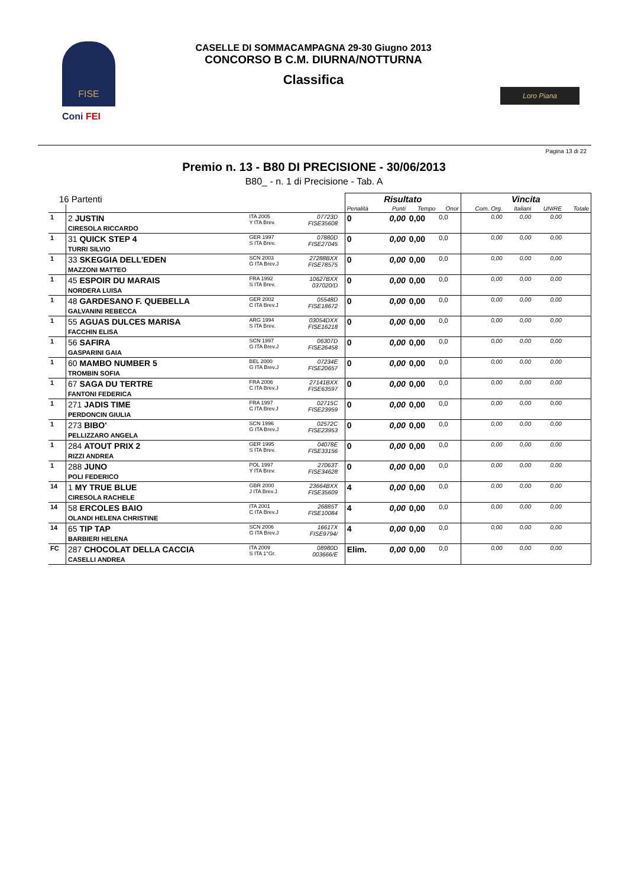FISE
Coni FEI
CASELLE DI SOMMACAMPAGNA 29-30 Giugno 2013
CONCORSO B C.M. DIURNA/NOTTURNA
Classifica
Loro Piana
Pagina 13 di 22
Premio n. 13 - B80 DI PRECISIONE - 30/06/2013
B80_ - n. 1 di Precisione - Tab. A
| 16 Partenti | | | | | Risultato | | | | Vincita | | | |
| --- | --- | --- | --- | --- | --- | --- | --- | --- | --- | --- | --- | --- |
| | | | | | Penalità | Punti | Tempo | Onor | Com. Org. | Italiani | UNIRE | Totale |
| 1 | 2 JUSTIN CIRESOLA RICCARDO | ITA 2005 Y ITA Brev. | 07723D FISE35608 | | 0 | 0,00 | 0,00 | 0,0 | 0,00 | 0,00 | 0,00 | |
| 1 | 31 QUICK STEP 4 TURRI SILVIO | GER 1997 S ITA Brev. | 07880D FISE27045 | | 0 | 0,00 | 0,00 | 0,0 | 0,00 | 0,00 | 0,00 | |
| 1 | 33 SKEGGIA DELL'EDEN MAZZONI MATTEO | SCN 2003 G ITA Brev.J | 27288BXX FISE78575 | | 0 | 0,00 | 0,00 | 0,0 | 0,00 | 0,00 | 0,00 | |
| 1 | 45 ESPOIR DU MARAIS NORDERA LUISA | FRA 1992 S ITA Brev. | 10627BXX 037020/D | | 0 | 0,00 | 0,00 | 0,0 | 0,00 | 0,00 | 0,00 | |
| 1 | 48 GARDESANO F. QUEBELLA GALVANINI REBECCA | GER 2002 C ITA Brev.J | 05548D FISE18672 | | 0 | 0,00 | 0,00 | 0,0 | 0,00 | 0,00 | 0,00 | |
| 1 | 55 AGUAS DULCES MARISA FACCHIN ELISA | ARG 1994 S ITA Brev. | 03054DXX FISE16218 | | 0 | 0,00 | 0,00 | 0,0 | 0,00 | 0,00 | 0,00 | |
| 1 | 56 SAFIRA GASPARINI GAIA | SCN 1997 G ITA Brev.J | 06307D FISE26458 | | 0 | 0,00 | 0,00 | 0,0 | 0,00 | 0,00 | 0,00 | |
| 1 | 60 MAMBO NUMBER 5 TROMBIN SOFIA | BEL 2000 G ITA Brev.J | 07234E FISE20657 | | 0 | 0,00 | 0,00 | 0,0 | 0,00 | 0,00 | 0,00 | |
| 1 | 67 SAGA DU TERTRE FANTONI FEDERICA | FRA 2006 C ITA Brev.J | 27141BXX FISE63597 | | 0 | 0,00 | 0,00 | 0,0 | 0,00 | 0,00 | 0,00 | |
| 1 | 271 JADIS TIME PERDONCIN GIULIA | FRA 1997 C ITA Brev.J | 02715C FISE23959 | | 0 | 0,00 | 0,00 | 0,0 | 0,00 | 0,00 | 0,00 | |
| 1 | 273 BIBO' PELLIZZARO ANGELA | SCN 1996 G ITA Brev.J | 02572C FISE23953 | | 0 | 0,00 | 0,00 | 0,0 | 0,00 | 0,00 | 0,00 | |
| 1 | 284 ATOUT PRIX 2 RIZZI ANDREA | GER 1995 S ITA Brev. | 04078E FISE33156 | | 0 | 0,00 | 0,00 | 0,0 | 0,00 | 0,00 | 0,00 | |
| 1 | 288 JUNO POLI FEDERICO | POL 1997 Y ITA Brev. | 27063T FISE34628 | | 0 | 0,00 | 0,00 | 0,0 | 0,00 | 0,00 | 0,00 | |
| 14 | 1 MY TRUE BLUE CIRESOLA RACHELE | GBR 2000 J ITA Brev.J | 23664BXX FISE35609 | | 4 | 0,00 | 0,00 | 0,0 | 0,00 | 0,00 | 0,00 | |
| 14 | 58 ERCOLES BAIO OLANDI HELENA CHRISTINE | ITA 2001 C ITA Brev.J | 26885T FISE10084 | | 4 | 0,00 | 0,00 | 0,0 | 0,00 | 0,00 | 0,00 | |
| 14 | 65 TIP TAP BARBIERI HELENA | SCN 2006 G ITA Brev.J | 16617X FISE9794/ | | 4 | 0,00 | 0,00 | 0,0 | 0,00 | 0,00 | 0,00 | |
| FC | 287 CHOCOLAT DELLA CACCIA CASELLI ANDREA | ITA 2009 S ITA 1°Gr. | 08980D 003666/E | | Elim. | 0,00 | 0,00 | 0,0 | 0,00 | 0,00 | 0,00 | |